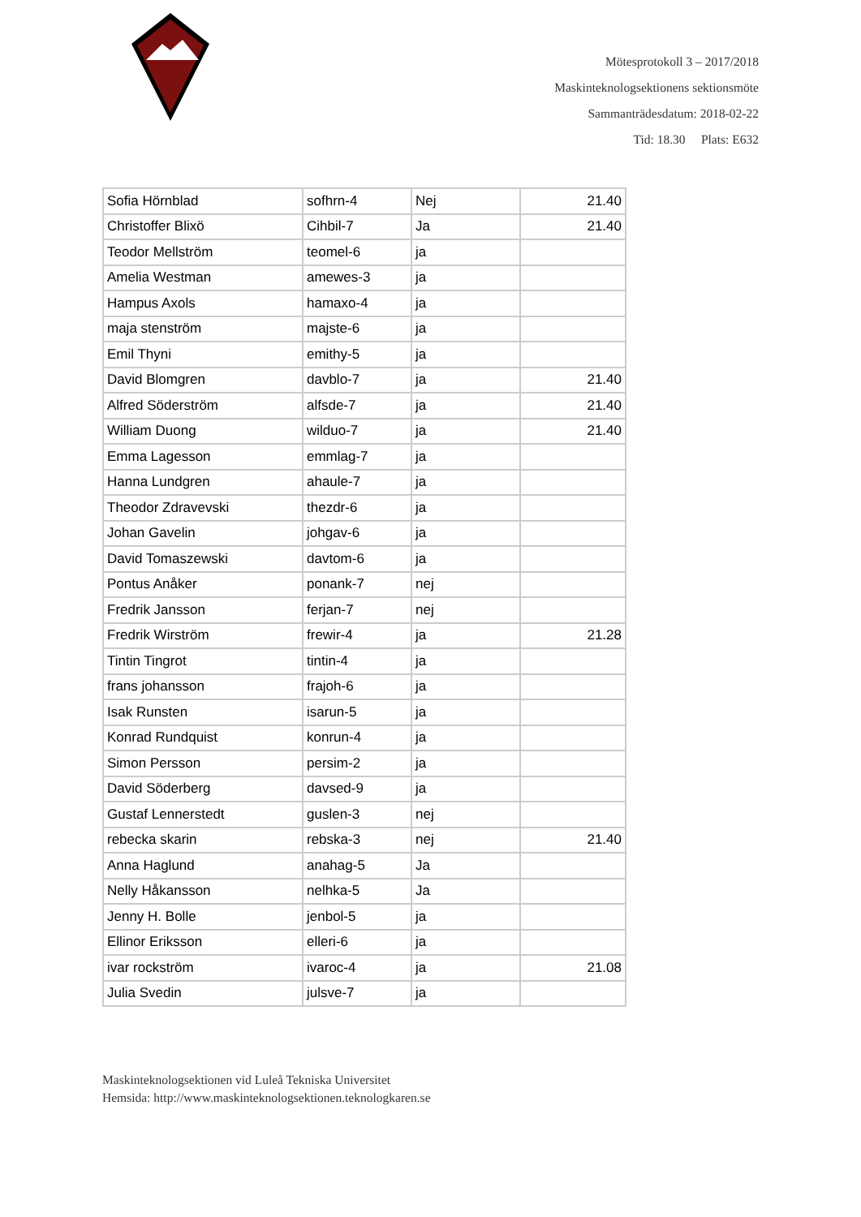Mötesprotokoll 3 – 2017/2018
Maskinteknologsektionens sektionsmöte
Sammanträdesdatum: 2018-02-22
Tid: 18.30 Plats: E632
| Sofia Hörnblad | sofhrn-4 | Nej | 21.40 |
| Christoffer Blixö | Cihbil-7 | Ja | 21.40 |
| Teodor Mellström | teomel-6 | ja | |
| Amelia Westman | amewes-3 | ja | |
| Hampus Axols | hamaxo-4 | ja | |
| maja stenström | majste-6 | ja | |
| Emil Thyni | emithy-5 | ja | |
| David Blomgren | davblo-7 | ja | 21.40 |
| Alfred Söderström | alfsde-7 | ja | 21.40 |
| William Duong | wilduo-7 | ja | 21.40 |
| Emma Lagesson | emmlag-7 | ja | |
| Hanna Lundgren | ahaule-7 | ja | |
| Theodor Zdravevski | thezdr-6 | ja | |
| Johan Gavelin | johgav-6 | ja | |
| David Tomaszewski | davtom-6 | ja | |
| Pontus Anåker | ponank-7 | nej | |
| Fredrik Jansson | ferjan-7 | nej | |
| Fredrik Wirström | frewir-4 | ja | 21.28 |
| Tintin Tingrot | tintin-4 | ja | |
| frans johansson | frajoh-6 | ja | |
| Isak Runsten | isarun-5 | ja | |
| Konrad Rundquist | konrun-4 | ja | |
| Simon Persson | persim-2 | ja | |
| David Söderberg | davsed-9 | ja | |
| Gustaf Lennerstedt | guslen-3 | nej | |
| rebecka skarin | rebska-3 | nej | 21.40 |
| Anna Haglund | anahag-5 | Ja | |
| Nelly Håkansson | nelhka-5 | Ja | |
| Jenny H. Bolle | jenbol-5 | ja | |
| Ellinor Eriksson | elleri-6 | ja | |
| ivar rockström | ivaroc-4 | ja | 21.08 |
| Julia Svedin | julsve-7 | ja | |
Maskinteknologsektionen vid Luleå Tekniska Universitet
Hemsida: http://www.maskinteknologsektionen.teknologkaren.se